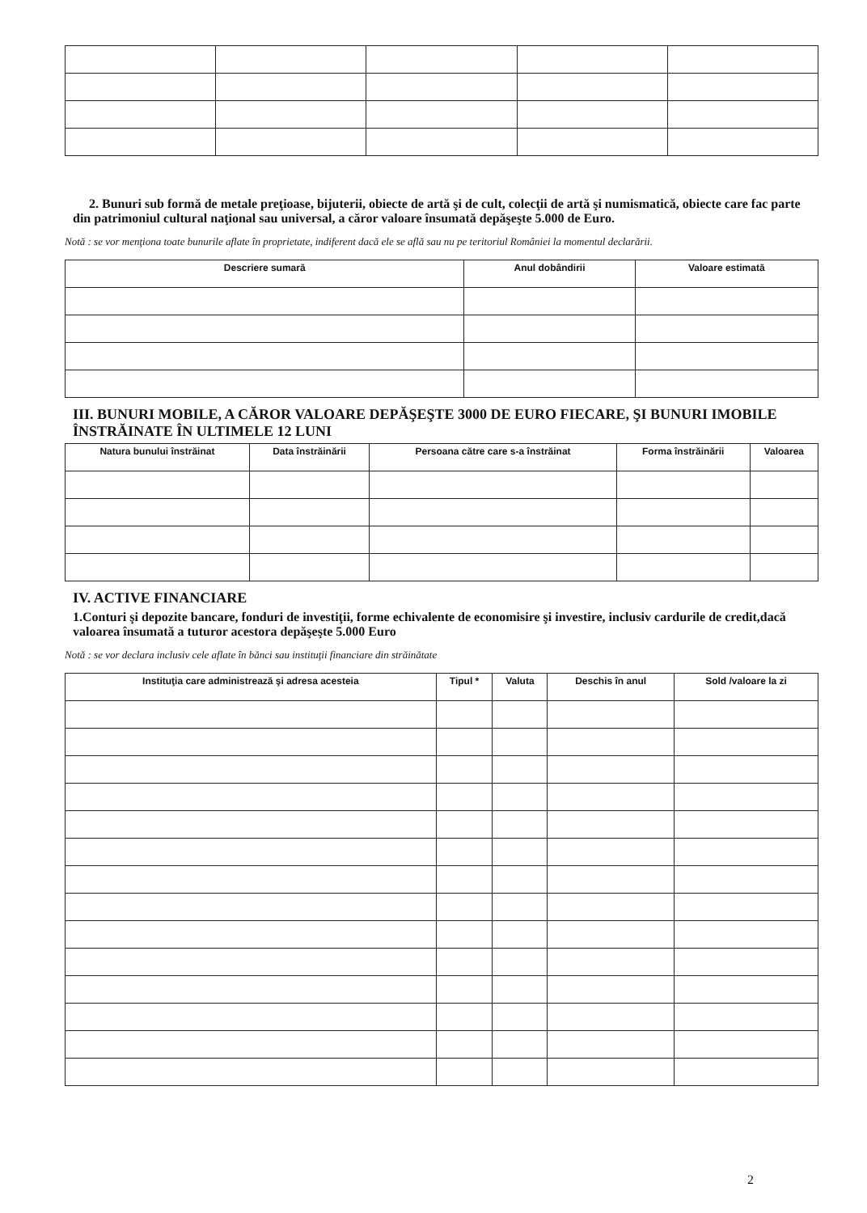2. Bunuri sub formă de metale preţioase, bijuterii, obiecte de artă şi de cult, colecţii de artă şi numismatică, obiecte care fac parte din patrimoniul cultural naţional sau universal, a căror valoare însumată depăşeşte 5.000 de Euro.
Notă : se vor menţiona toate bunurile aflate în proprietate, indiferent dacă ele se află sau nu pe teritoriul României la momentul declarării.
| Descriere sumară | Anul dobândirii | Valoare estimată |
| --- | --- | --- |
III. BUNURI MOBILE, A CĂROR VALOARE DEPĂŞEŞTE 3000 DE EURO FIECARE, ŞI BUNURI IMOBILE ÎNSTRĂINATE ÎN ULTIMELE 12 LUNI
| Natura bunului înstrăinat | Data înstrăinării | Persoana către care s-a înstrăinat | Forma înstrăinării | Valoarea |
| --- | --- | --- | --- | --- |
IV. ACTIVE FINANCIARE
1.Conturi şi depozite bancare, fonduri de investiţii, forme echivalente de economisire şi investire, inclusiv cardurile de credit,dacă valoarea însumată a tuturor acestora depăşeşte 5.000 Euro
Notă : se vor declara inclusiv cele aflate în bănci sau instituţii financiare din străinătate
| Instituţia care administrează şi adresa acesteia | Tipul * | Valuta | Deschis în anul | Sold /valoare la zi |
| --- | --- | --- | --- | --- |
2